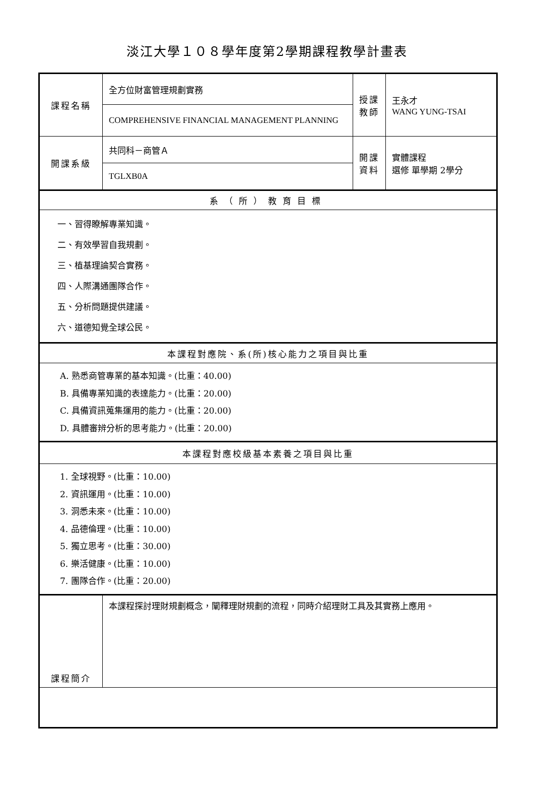淡江大學１０８學年度第2學期課程教學計畫表
| 課程名稱 | 全方位財富管理規劃實務 | 授課 教師 | 王永才 WANG YUNG-TSAI |
| | COMPREHENSIVE FINANCIAL MANAGEMENT PLANNING | | |
| 開課系級 | 共同科－商管Ａ | 開課 資料 | 實體課程 選修 單學期 2學分 |
| | TGLXB0A | | |
| 系（所）教育目標 | | | |
| 一、習得瞭解專業知識。 二、有效學習自我規劃。 三、植基理論契合實務。 四、人際溝通團隊合作。 五、分析問題提供建議。 六、道德知覺全球公民。 | | | |
| 本課程對應院、系(所)核心能力之項目與比重 | | | |
| A. 熟悉商管專業的基本知識。(比重：40.00) B. 具備專業知識的表達能力。(比重：20.00) C. 具備資訊蒐集運用的能力。(比重：20.00) D. 具體審辨分析的思考能力。(比重：20.00) | | | |
| 本課程對應校級基本素養之項目與比重 | | | |
| 1. 全球視野。(比重：10.00) 2. 資訊運用。(比重：10.00) 3. 洞悉未來。(比重：10.00) 4. 品德倫理。(比重：10.00) 5. 獨立思考。(比重：30.00) 6. 樂活健康。(比重：10.00) 7. 團隊合作。(比重：20.00) | | | |
| 課程簡介 | 本課程探討理財規劃概念，闡釋理財規劃的流程，同時介紹理財工具及其實務上應用。 | | |